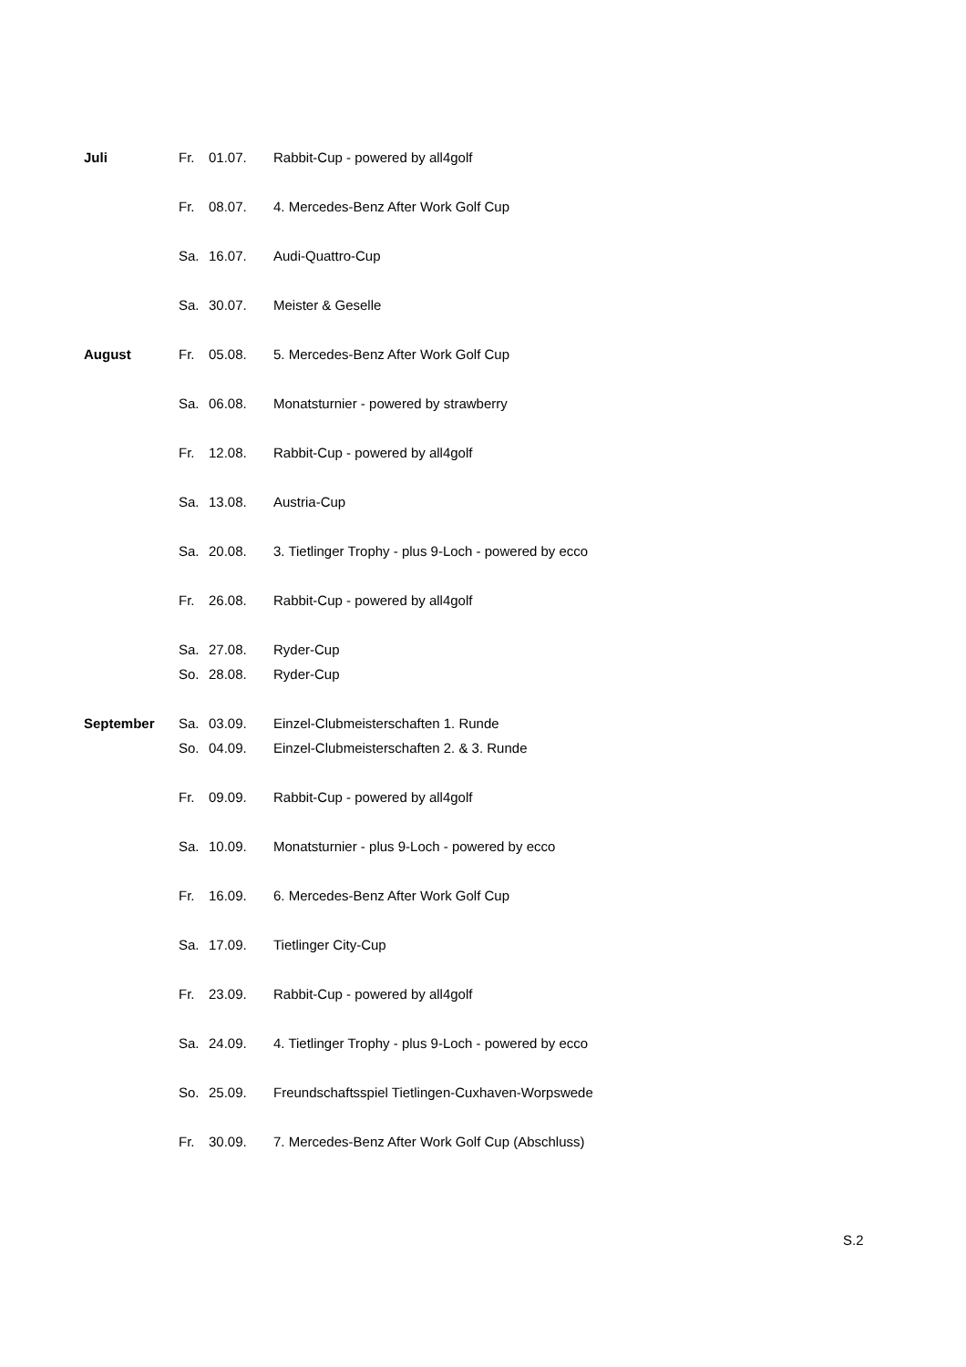| Juli | Fr. | 01.07. | Rabbit-Cup - powered by all4golf |
| | Fr. | 08.07. | 4. Mercedes-Benz After Work Golf Cup |
| | Sa. | 16.07. | Audi-Quattro-Cup |
| | Sa. | 30.07. | Meister & Geselle |
| August | Fr. | 05.08. | 5. Mercedes-Benz After Work Golf Cup |
| | Sa. | 06.08. | Monatsturnier - powered by strawberry |
| | Fr. | 12.08. | Rabbit-Cup - powered by all4golf |
| | Sa. | 13.08. | Austria-Cup |
| | Sa. | 20.08. | 3. Tietlinger Trophy - plus 9-Loch - powered by ecco |
| | Fr. | 26.08. | Rabbit-Cup - powered by all4golf |
| | Sa. | 27.08. | Ryder-Cup |
| | So. | 28.08. | Ryder-Cup |
| September | Sa. | 03.09. | Einzel-Clubmeisterschaften 1. Runde |
| | So. | 04.09. | Einzel-Clubmeisterschaften 2. & 3. Runde |
| | Fr. | 09.09. | Rabbit-Cup - powered by all4golf |
| | Sa. | 10.09. | Monatsturnier - plus 9-Loch - powered by ecco |
| | Fr. | 16.09. | 6. Mercedes-Benz After Work Golf Cup |
| | Sa. | 17.09. | Tietlinger City-Cup |
| | Fr. | 23.09. | Rabbit-Cup - powered by all4golf |
| | Sa. | 24.09. | 4. Tietlinger Trophy - plus 9-Loch - powered by ecco |
| | So. | 25.09. | Freundschaftsspiel Tietlingen-Cuxhaven-Worpswede |
| | Fr. | 30.09. | 7. Mercedes-Benz After Work Golf Cup (Abschluss) |
S.2